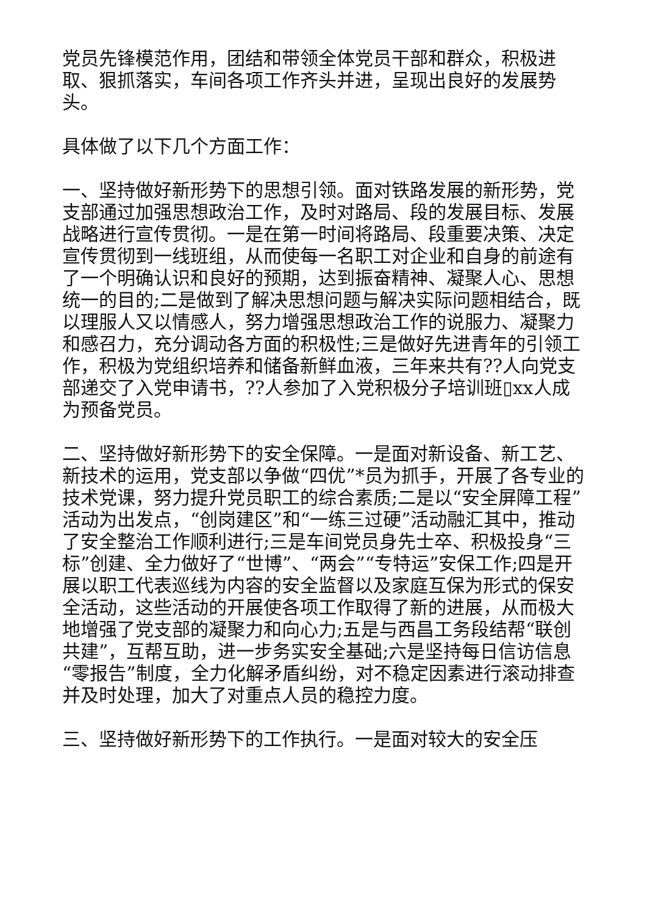党员先锋模范作用，团结和带领全体党员干部和群众，积极进取、狠抓落实，车间各项工作齐头并进，呈现出良好的发展势头。
具体做了以下几个方面工作：
一、坚持做好新形势下的思想引领。面对铁路发展的新形势，党支部通过加强思想政治工作，及时对路局、段的发展目标、发展战略进行宣传贯彻。一是在第一时间将路局、段重要决策、决定宣传贯彻到一线班组，从而使每一名职工对企业和自身的前途有了一个明确认识和良好的预期，达到振奋精神、凝聚人心、思想统一的目的;二是做到了解决思想问题与解决实际问题相结合，既以理服人又以情感人，努力增强思想政治工作的说服力、凝聚力和感召力，充分调动各方面的积极性;三是做好先进青年的引领工作，积极为党组织培养和储备新鲜血液，三年来共有??人向党支部递交了入党申请书，??人参加了入党积极分子培训班▯xx人成为预备党员。
二、坚持做好新形势下的安全保障。一是面对新设备、新工艺、新技术的运用，党支部以争做“四优”*员为抓手，开展了各专业的技术党课，努力提升党员职工的综合素质;二是以“安全屏障工程”活动为出发点，“创岗建区”和“一练三过硬”活动融汇其中，推动了安全整治工作顺利进行;三是车间党员身先士卒、积极投身“三标”创建、全力做好了“世博”、“两会”“专特运”安保工作;四是开展以职工代表巡线为内容的安全监督以及家庭互保为形式的保安全活动，这些活动的开展使各项工作取得了新的进展，从而极大地增强了党支部的凝聚力和向心力;五是与西昌工务段结帮“联创共建”，互帮互助，进一步务实安全基础;六是坚持每日信访信息“零报告”制度，全力化解矛盾纠纷，对不稳定因素进行滚动排查并及时处理，加大了对重点人员的稳控力度。
三、坚持做好新形势下的工作执行。一是面对较大的安全压